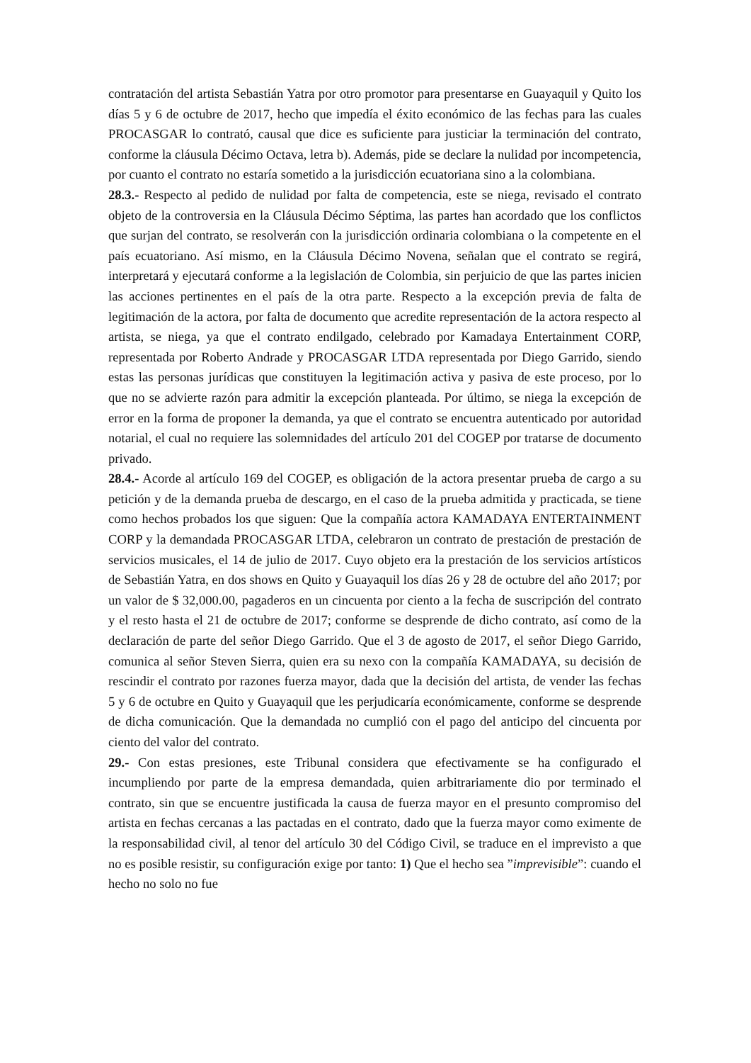contratación del artista Sebastián Yatra por otro promotor para presentarse en Guayaquil y Quito los días 5 y 6 de octubre de 2017, hecho que impedía el éxito económico de las fechas para las cuales PROCASGAR lo contrató, causal que dice es suficiente para justiciar la terminación del contrato, conforme la cláusula Décimo Octava, letra b). Además, pide se declare la nulidad por incompetencia, por cuanto el contrato no estaría sometido a la jurisdicción ecuatoriana sino a la colombiana.
28.3.- Respecto al pedido de nulidad por falta de competencia, este se niega, revisado el contrato objeto de la controversia en la Cláusula Décimo Séptima, las partes han acordado que los conflictos que surjan del contrato, se resolverán con la jurisdicción ordinaria colombiana o la competente en el país ecuatoriano. Así mismo, en la Cláusula Décimo Novena, señalan que el contrato se regirá, interpretará y ejecutará conforme a la legislación de Colombia, sin perjuicio de que las partes inicien las acciones pertinentes en el país de la otra parte. Respecto a la excepción previa de falta de legitimación de la actora, por falta de documento que acredite representación de la actora respecto al artista, se niega, ya que el contrato endilgado, celebrado por Kamadaya Entertainment CORP, representada por Roberto Andrade y PROCASGAR LTDA representada por Diego Garrido, siendo estas las personas jurídicas que constituyen la legitimación activa y pasiva de este proceso, por lo que no se advierte razón para admitir la excepción planteada. Por último, se niega la excepción de error en la forma de proponer la demanda, ya que el contrato se encuentra autenticado por autoridad notarial, el cual no requiere las solemnidades del artículo 201 del COGEP por tratarse de documento privado.
28.4.- Acorde al artículo 169 del COGEP, es obligación de la actora presentar prueba de cargo a su petición y de la demanda prueba de descargo, en el caso de la prueba admitida y practicada, se tiene como hechos probados los que siguen: Que la compañía actora KAMADAYA ENTERTAINMENT CORP y la demandada PROCASGAR LTDA, celebraron un contrato de prestación de prestación de servicios musicales, el 14 de julio de 2017. Cuyo objeto era la prestación de los servicios artísticos de Sebastián Yatra, en dos shows en Quito y Guayaquil los días 26 y 28 de octubre del año 2017; por un valor de $ 32,000.00, pagaderos en un cincuenta por ciento a la fecha de suscripción del contrato y el resto hasta el 21 de octubre de 2017; conforme se desprende de dicho contrato, así como de la declaración de parte del señor Diego Garrido. Que el 3 de agosto de 2017, el señor Diego Garrido, comunica al señor Steven Sierra, quien era su nexo con la compañía KAMADAYA, su decisión de rescindir el contrato por razones fuerza mayor, dada que la decisión del artista, de vender las fechas 5 y 6 de octubre en Quito y Guayaquil que les perjudicaría económicamente, conforme se desprende de dicha comunicación. Que la demandada no cumplió con el pago del anticipo del cincuenta por ciento del valor del contrato.
29.- Con estas presiones, este Tribunal considera que efectivamente se ha configurado el incumpliendo por parte de la empresa demandada, quien arbitrariamente dio por terminado el contrato, sin que se encuentre justificada la causa de fuerza mayor en el presunto compromiso del artista en fechas cercanas a las pactadas en el contrato, dado que la fuerza mayor como eximente de la responsabilidad civil, al tenor del artículo 30 del Código Civil, se traduce en el imprevisto a que no es posible resistir, su configuración exige por tanto: 1) Que el hecho sea ”imprevisible”: cuando el hecho no solo no fue